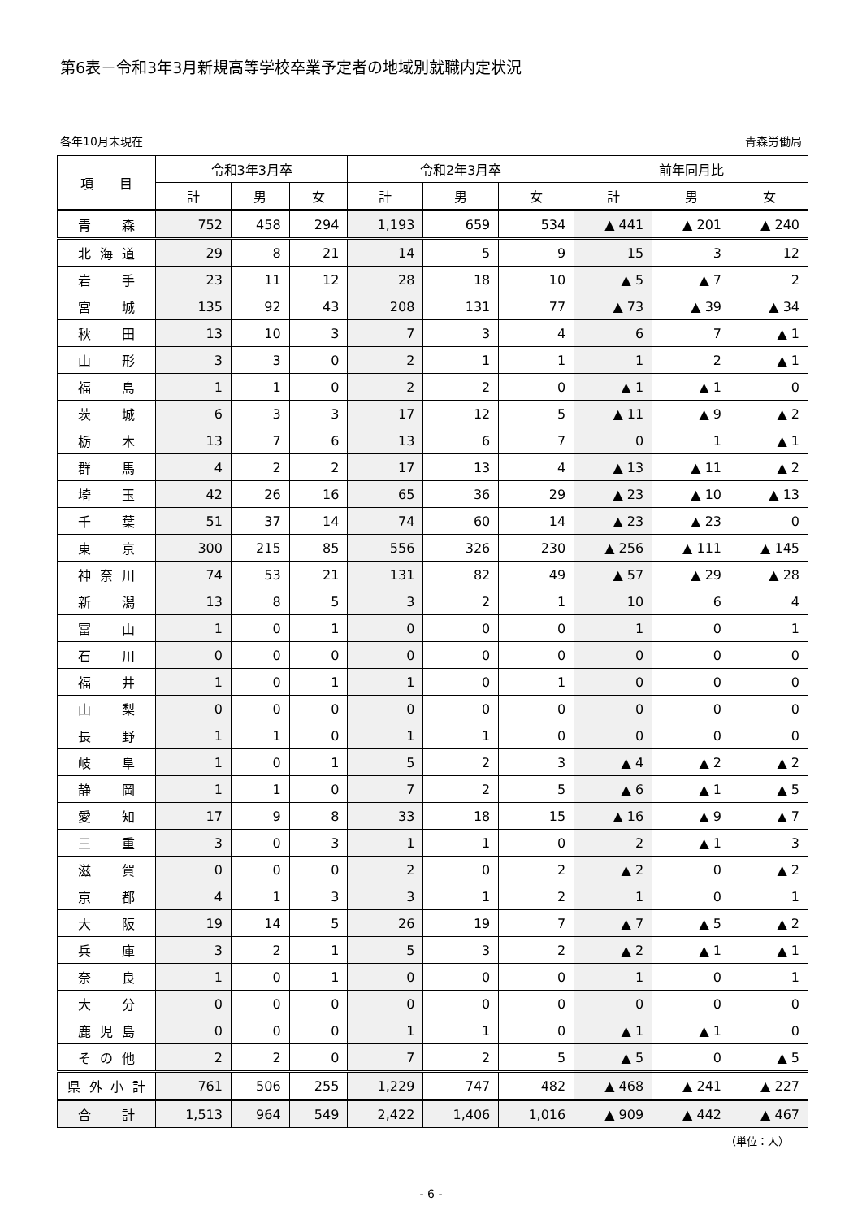第6表－令和3年3月新規高等学校卒業予定者の地域別就職内定状況
各年10月末現在 青森労働局
| 項 目 | 令和3年3月卒 | | | 令和2年3月卒 | | | 前年同月比 | | |
| --- | --- | --- | --- | --- | --- | --- | --- | --- | --- |
| | 計 | 男 | 女 | 計 | 男 | 女 | 計 | 男 | 女 |
| 青森 | 752 | 458 | 294 | 1,193 | 659 | 534 | ▲ 441 | ▲ 201 | ▲ 240 |
| 北海道 | 29 | 8 | 21 | 14 | 5 | 9 | 15 | 3 | 12 |
| 岩手 | 23 | 11 | 12 | 28 | 18 | 10 | ▲ 5 | ▲ 7 | 2 |
| 宮城 | 135 | 92 | 43 | 208 | 131 | 77 | ▲ 73 | ▲ 39 | ▲ 34 |
| 秋田 | 13 | 10 | 3 | 7 | 3 | 4 | 6 | 7 | ▲ 1 |
| 山形 | 3 | 3 | 0 | 2 | 1 | 1 | 1 | 2 | ▲ 1 |
| 福島 | 1 | 1 | 0 | 2 | 2 | 0 | ▲ 1 | ▲ 1 | 0 |
| 茨城 | 6 | 3 | 3 | 17 | 12 | 5 | ▲ 11 | ▲ 9 | ▲ 2 |
| 栃木 | 13 | 7 | 6 | 13 | 6 | 7 | 0 | 1 | ▲ 1 |
| 群馬 | 4 | 2 | 2 | 17 | 13 | 4 | ▲ 13 | ▲ 11 | ▲ 2 |
| 埼玉 | 42 | 26 | 16 | 65 | 36 | 29 | ▲ 23 | ▲ 10 | ▲ 13 |
| 千葉 | 51 | 37 | 14 | 74 | 60 | 14 | ▲ 23 | ▲ 23 | 0 |
| 東京 | 300 | 215 | 85 | 556 | 326 | 230 | ▲ 256 | ▲ 111 | ▲ 145 |
| 神奈川 | 74 | 53 | 21 | 131 | 82 | 49 | ▲ 57 | ▲ 29 | ▲ 28 |
| 新潟 | 13 | 8 | 5 | 3 | 2 | 1 | 10 | 6 | 4 |
| 富山 | 1 | 0 | 1 | 0 | 0 | 0 | 1 | 0 | 1 |
| 石川 | 0 | 0 | 0 | 0 | 0 | 0 | 0 | 0 | 0 |
| 福井 | 1 | 0 | 1 | 1 | 0 | 1 | 0 | 0 | 0 |
| 山梨 | 0 | 0 | 0 | 0 | 0 | 0 | 0 | 0 | 0 |
| 長野 | 1 | 1 | 0 | 1 | 1 | 0 | 0 | 0 | 0 |
| 岐阜 | 1 | 0 | 1 | 5 | 2 | 3 | ▲ 4 | ▲ 2 | ▲ 2 |
| 静岡 | 1 | 1 | 0 | 7 | 2 | 5 | ▲ 6 | ▲ 1 | ▲ 5 |
| 愛知 | 17 | 9 | 8 | 33 | 18 | 15 | ▲ 16 | ▲ 9 | ▲ 7 |
| 三重 | 3 | 0 | 3 | 1 | 1 | 0 | 2 | ▲ 1 | 3 |
| 滋賀 | 0 | 0 | 0 | 2 | 0 | 2 | ▲ 2 | 0 | ▲ 2 |
| 京都 | 4 | 1 | 3 | 3 | 1 | 2 | 1 | 0 | 1 |
| 大阪 | 19 | 14 | 5 | 26 | 19 | 7 | ▲ 7 | ▲ 5 | ▲ 2 |
| 兵庫 | 3 | 2 | 1 | 5 | 3 | 2 | ▲ 2 | ▲ 1 | ▲ 1 |
| 奈良 | 1 | 0 | 1 | 0 | 0 | 0 | 1 | 0 | 1 |
| 大分 | 0 | 0 | 0 | 0 | 0 | 0 | 0 | 0 | 0 |
| 鹿児島 | 0 | 0 | 0 | 1 | 1 | 0 | ▲ 1 | ▲ 1 | 0 |
| その他 | 2 | 2 | 0 | 7 | 2 | 5 | ▲ 5 | 0 | ▲ 5 |
| 県外小計 | 761 | 506 | 255 | 1,229 | 747 | 482 | ▲ 468 | ▲ 241 | ▲ 227 |
| 合計 | 1,513 | 964 | 549 | 2,422 | 1,406 | 1,016 | ▲ 909 | ▲ 442 | ▲ 467 |
（単位：人）
- 6 -